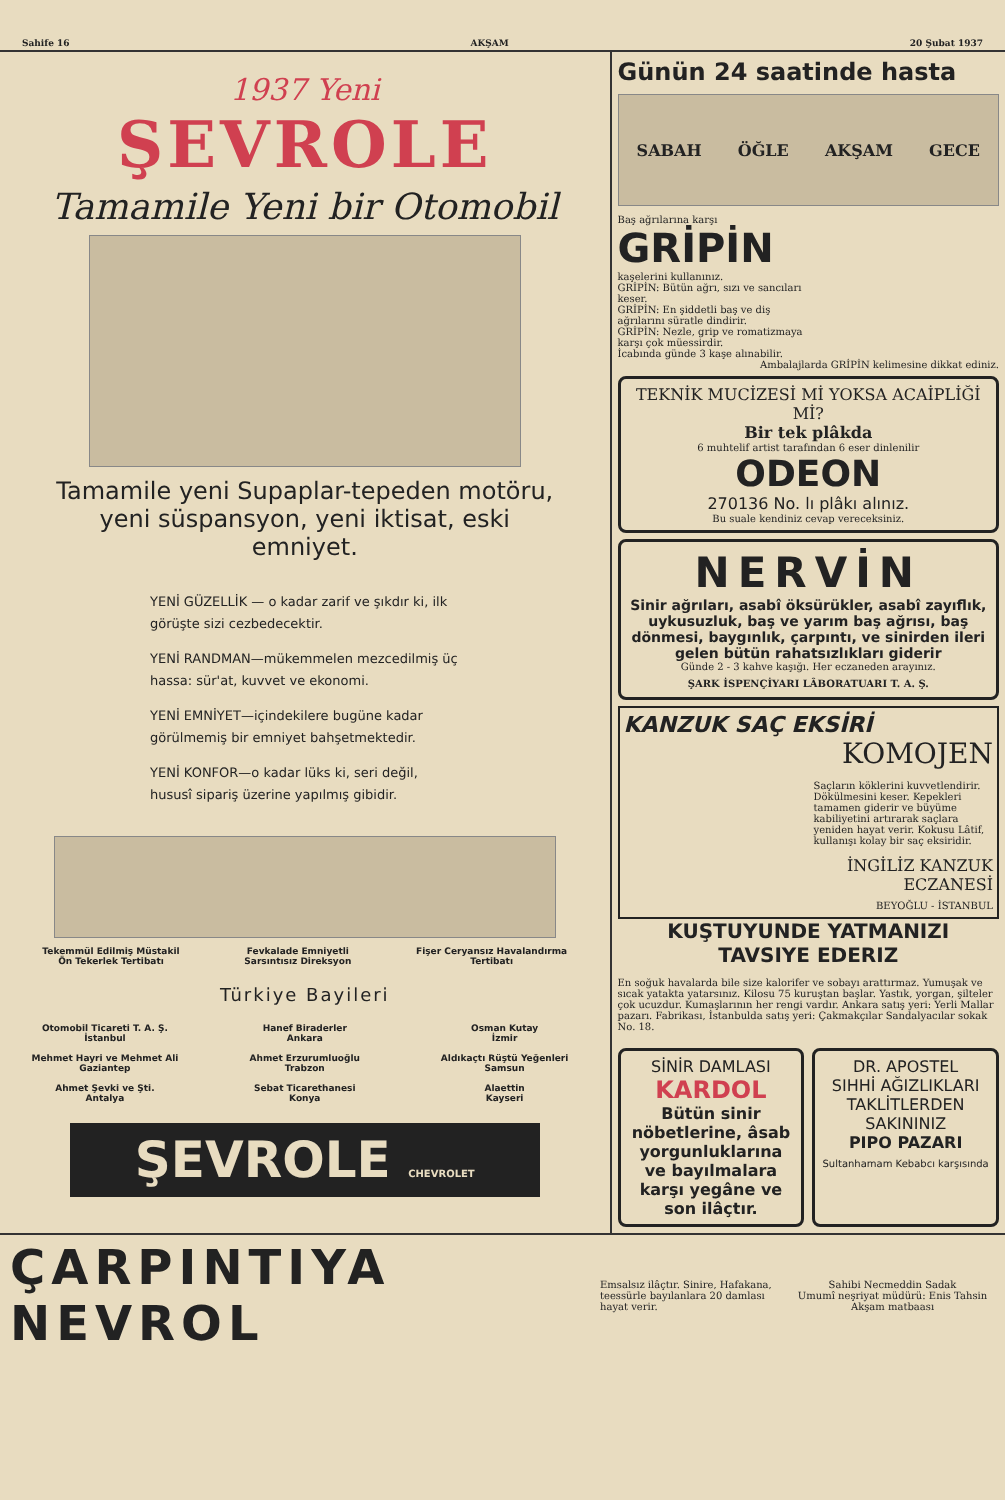Sahife 16 AKŞAM 20 Şubat 1937
1937 Yeni
ŞEVROLE
Tamamile Yeni bir Otomobil
Tamamile yeni Supaplar-tepeden motöru, yeni süspansyon, yeni iktisat, eski emniyet.
YENİ GÜZELLİK — o kadar zarif ve şıkdır ki, ilk görüşte sizi cezbedecektir.
YENİ RANDMAN—mükemmelen mezcedilmiş üç hassa: sür'at, kuvvet ve ekonomi.
YENİ EMNİYET—içindekilere bugüne kadar görülmemiş bir emniyet bahşetmektedir.
YENİ KONFOR—o kadar lüks ki, seri değil, hususî sipariş üzerine yapılmış gibidir.
Tekemmül Edilmiş Müstakil
Ön Tekerlek Tertibatı Fevkalade Emniyetli
Sarsıntısız Direksyon Fişer Ceryansız Havalandırma
Tertibatı
Türkiye Bayileri
Otomobil Ticareti T. A. Ş.
İstanbul Hanef Biraderler
Ankara Osman Kutay
İzmir Mehmet Hayri ve Mehmet Ali
Gaziantep Ahmet Erzurumluoğlu
Trabzon Aldıkaçtı Rüştü Yeğenleri
Samsun Ahmet Şevki ve Şti.
Antalya Sebat Ticarethanesi
Konya Alaettin
Kayseri
ŞEVROLE CHEVROLET
Günün 24 saatinde hasta
SABAH ÖĞLE AKŞAM GECE
Baş ağrılarına karşı
GRİPİN
kaşelerini kullanınız.
GRİPİN: Bütün ağrı, sızı ve sancıları keser.
GRİPİN: En şiddetli baş ve diş ağrılarını süratle dindirir.
GRİPİN: Nezle, grip ve romatizmaya karşı çok müessirdir.
İcabında günde 3 kaşe alınabilir.
Ambalajlarda GRİPİN kelimesine dikkat ediniz.
TEKNİK MUCİZESİ Mİ YOKSA ACAİPLİĞİ Mİ?
Bir tek plâkda
6 muhtelif artist tarafından 6 eser dinlenilir
ODEON
270136 No. lı plâkı alınız.
Bu suale kendiniz cevap vereceksiniz.
NERVİN
Sinir ağrıları, asabî öksürükler, asabî zayıflık, uykusuzluk, baş ve yarım baş ağrısı, baş dönmesi, baygınlık, çarpıntı, ve sinirden ileri gelen bütün rahatsızlıkları giderir
Günde 2 - 3 kahve kaşığı. Her eczaneden arayınız.
ŞARK İSPENÇİYARI LÂBORATUARI T. A. Ş.
KANZUK SAÇ EKSİRİ
KOMOJEN
Saçların köklerini kuvvetlendirir. Dökülmesini keser. Kepekleri tamamen giderir ve büyüme kabiliyetini artırarak saçlara yeniden hayat verir. Kokusu Lâtif, kullanışı kolay bir saç eksiridir.
İNGİLİZ KANZUK
ECZANESİ
BEYOĞLU - İSTANBUL
KUŞTUYUNDE YATMANIZI
TAVSIYE EDERIZ
En soğuk havalarda bile size kalorifer ve sobayı arattırmaz. Yumuşak ve sıcak yatakta yatarsınız. Kilosu 75 kuruştan başlar. Yastık, yorgan, şilteler çok ucuzdur. Kumaşlarının her rengi vardır. Ankara satış yeri: Yerli Mallar pazarı. Fabrikası, İstanbulda satış yeri: Çakmakçılar Sandalyacılar sokak No. 18.
SİNİR DAMLASI
KARDOL
Bütün sinir nöbetlerine, âsab yorgunluklarına ve bayılmalara karşı yegâne ve son ilâçtır.
DR. APOSTEL
SIHHİ AĞIZLIKLARI
TAKLİTLERDEN SAKININIZ
PIPO PAZARI
Sultanhamam Kebabcı karşısında
ÇARPINTIYA NEVROL
Emsalsız ilâçtır. Sinire, Hafakana, teessürle bayılanlara 20 damlası hayat verir.
Sahibi Necmeddin Sadak
Umumî neşriyat müdürü: Enis Tahsin
Akşam matbaası